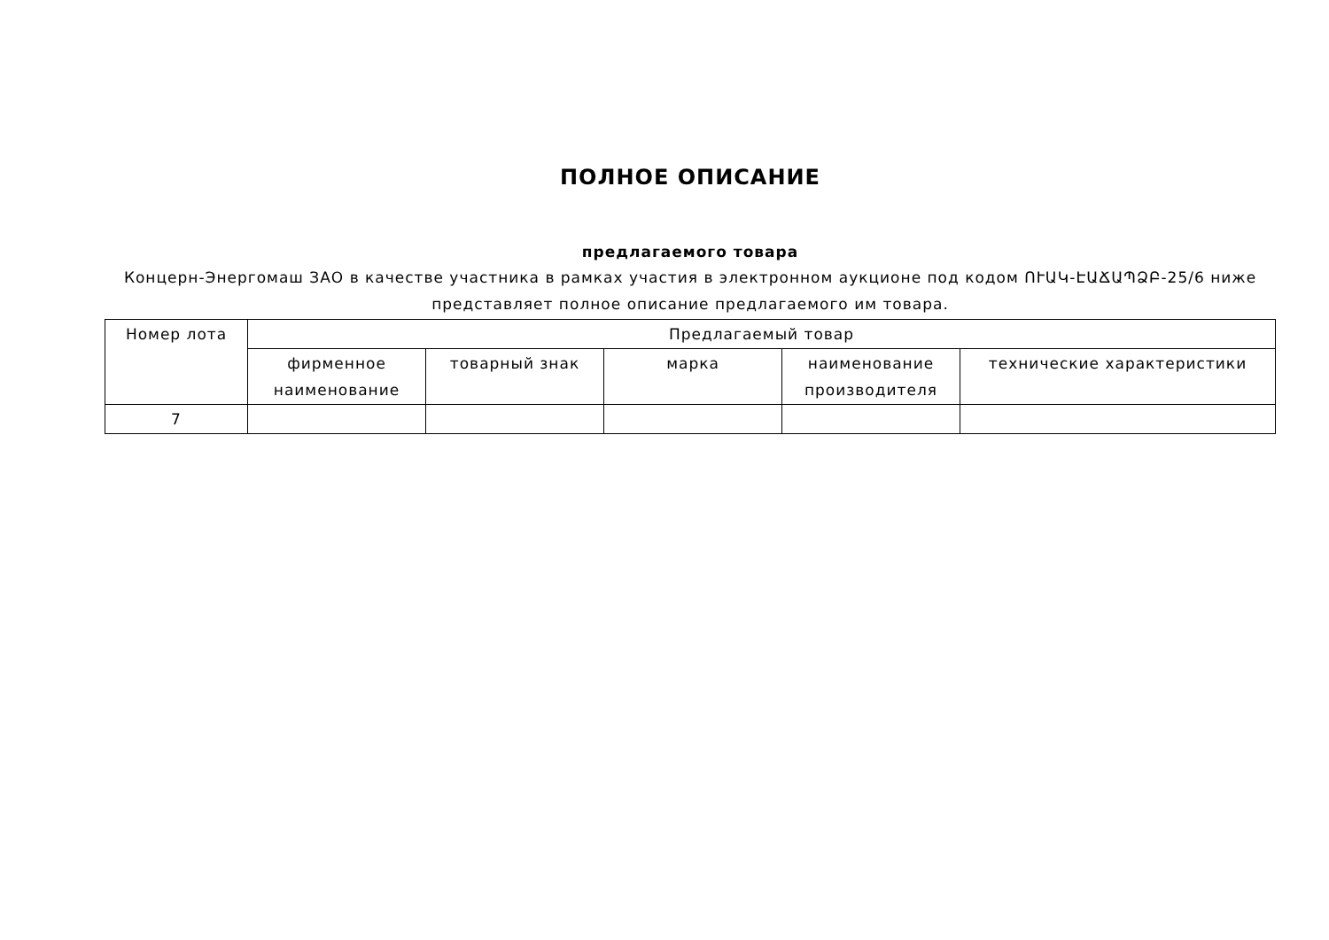ПОЛНОЕ ОПИСАНИЕ
предлагаемого товара
Концерн-Энергомаш ЗАО в качестве участника в рамках участия в электронном аукционе под кодом ՈՒԱԿ-ԷԱՃԱՊՁԲ-25/6 ниже представляет полное описание предлагаемого им товара.
| Номер лота | Предлагаемый товар | | | | |
| --- | --- | --- | --- | --- | --- |
| | фирменное наименование | товарный знак | марка | наименование производителя | технические характеристики |
| 7 | | | | | |